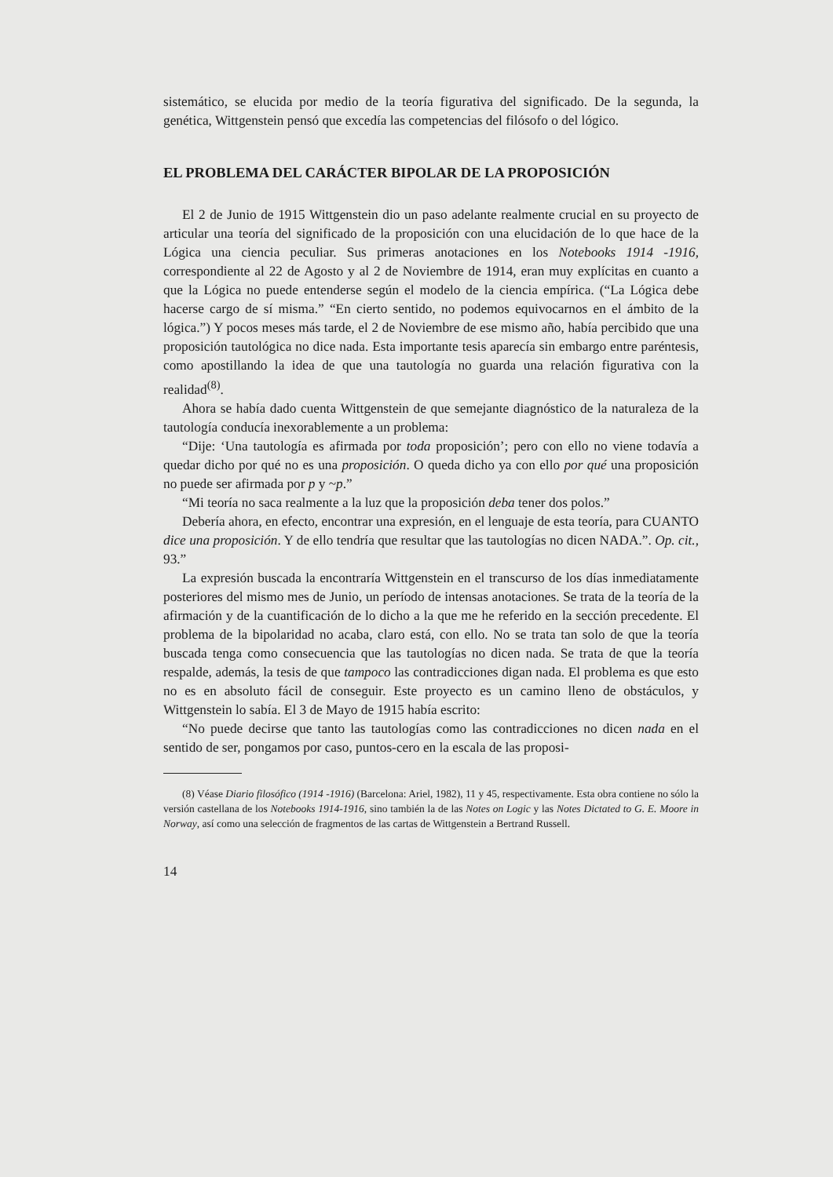sistemático, se elucida por medio de la teoría figurativa del significado. De la segunda, la genética, Wittgenstein pensó que excedía las competencias del filósofo o del lógico.
EL PROBLEMA DEL CARÁCTER BIPOLAR DE LA PROPOSICIÓN
El 2 de Junio de 1915 Wittgenstein dio un paso adelante realmente crucial en su proyecto de articular una teoría del significado de la proposición con una elucidación de lo que hace de la Lógica una ciencia peculiar. Sus primeras anotaciones en los Notebooks 1914 -1916, correspondiente al 22 de Agosto y al 2 de Noviembre de 1914, eran muy explícitas en cuanto a que la Lógica no puede entenderse según el modelo de la ciencia empírica. (“La Lógica debe hacerse cargo de sí misma.” “En cierto sentido, no podemos equivocarnos en el ámbito de la lógica.”) Y pocos meses más tarde, el 2 de Noviembre de ese mismo año, había percibido que una proposición tautológica no dice nada. Esta importante tesis aparecía sin embargo entre paréntesis, como apostillando la idea de que una tautología no guarda una relación figurativa con la realidad<sup>(8)</sup>.
Ahora se había dado cuenta Wittgenstein de que semejante diagnóstico de la naturaleza de la tautología conducía inexorablemente a un problema:
“Dije: ‘Una tautología es afirmada por toda proposición’; pero con ello no viene todavía a quedar dicho por qué no es una proposición. O queda dicho ya con ello por qué una proposición no puede ser afirmada por p y ~p.”
“Mi teoría no saca realmente a la luz que la proposición deba tener dos polos.”
Debería ahora, en efecto, encontrar una expresión, en el lenguaje de esta teoría, para CUANTO dice una proposición. Y de ello tendría que resultar que las tautologías no dicen NADA.”. Op. cit., 93.”
La expresión buscada la encontraría Wittgenstein en el transcurso de los días inmediatamente posteriores del mismo mes de Junio, un período de intensas anotaciones. Se trata de la teoría de la afirmación y de la cuantificación de lo dicho a la que me he referido en la sección precedente. El problema de la bipolaridad no acaba, claro está, con ello. No se trata tan solo de que la teoría buscada tenga como consecuencia que las tautologías no dicen nada. Se trata de que la teoría respalde, además, la tesis de que tampoco las contradicciones digan nada. El problema es que esto no es en absoluto fácil de conseguir. Este proyecto es un camino lleno de obstáculos, y Wittgenstein lo sabía. El 3 de Mayo de 1915 había escrito:
“No puede decirse que tanto las tautologías como las contradicciones no dicen nada en el sentido de ser, pongamos por caso, puntos-cero en la escala de las proposi-
(8) Véase Diario filosófico (1914 -1916) (Barcelona: Ariel, 1982), 11 y 45, respectivamente. Esta obra contiene no sólo la versión castellana de los Notebooks 1914-1916, sino también la de las Notes on Logic y las Notes Dictated to G. E. Moore in Norway, así como una selección de fragmentos de las cartas de Wittgenstein a Bertrand Russell.
14